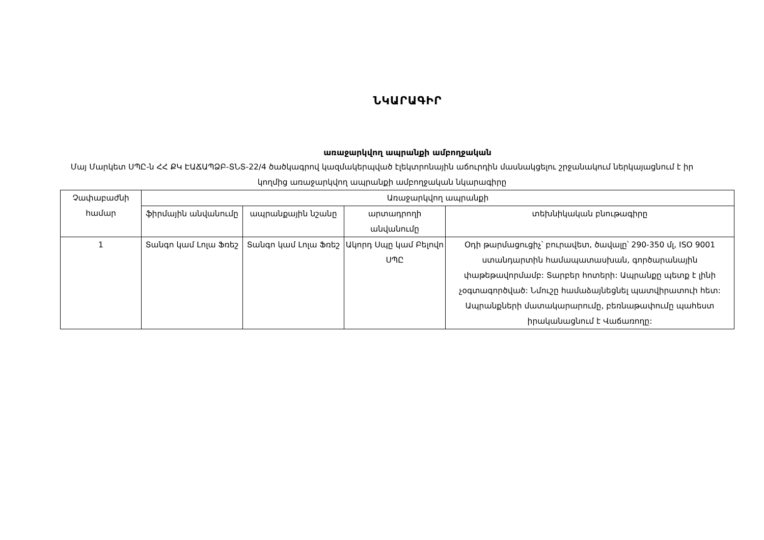ՆԿԱՐԱԳԻՐ
առաջարկվող ապրանքի ամբողջական
Մայ Մարկետ ՍՊԸ-ն ՀՀ ՔԿ ԷԱՃԱՊՁԲ-ՏՆՏ-22/4 ծածկագրով կազմակերպված էլեկտրոնային աճուրդին մասնակցելու շրջանակում ներկայացնում է իր կողմից առաջարկվող ապրանքի ամբողջական նկարագիրը
| Չափաբաժնի համար | Առաջարկվող ապրանքի | | | |
| --- | --- | --- | --- | --- |
| | ֆիրմային անվանումը | ապրանքային նշանը | արտադրողի անվանումը | տեխնիկական բնութագիրը |
| 1 | Տանգո կամ Լոլա Ֆռեշ | Տանգո կամ Լոլա Ֆռեշ | Ակորդ Սպը կամ Բելովո ՍՊԸ | Օդի թարմացուցիչ՝ բուրավետ, ծավալը՝ 290-350 մլ, ISO 9001 ստանդարտին համապատասխան, գործարանային փաթեթավորմամբ: Տարբեր հոտերի: Ապրանքը պետք է լինի չօգտագործված: Նմուշը համաձայնեցնել պատվիրատուի հետ: Ապրանքների մատակարարումը, բեռնաթափումը պահեստ իրականացնում է Վաճառողը: |